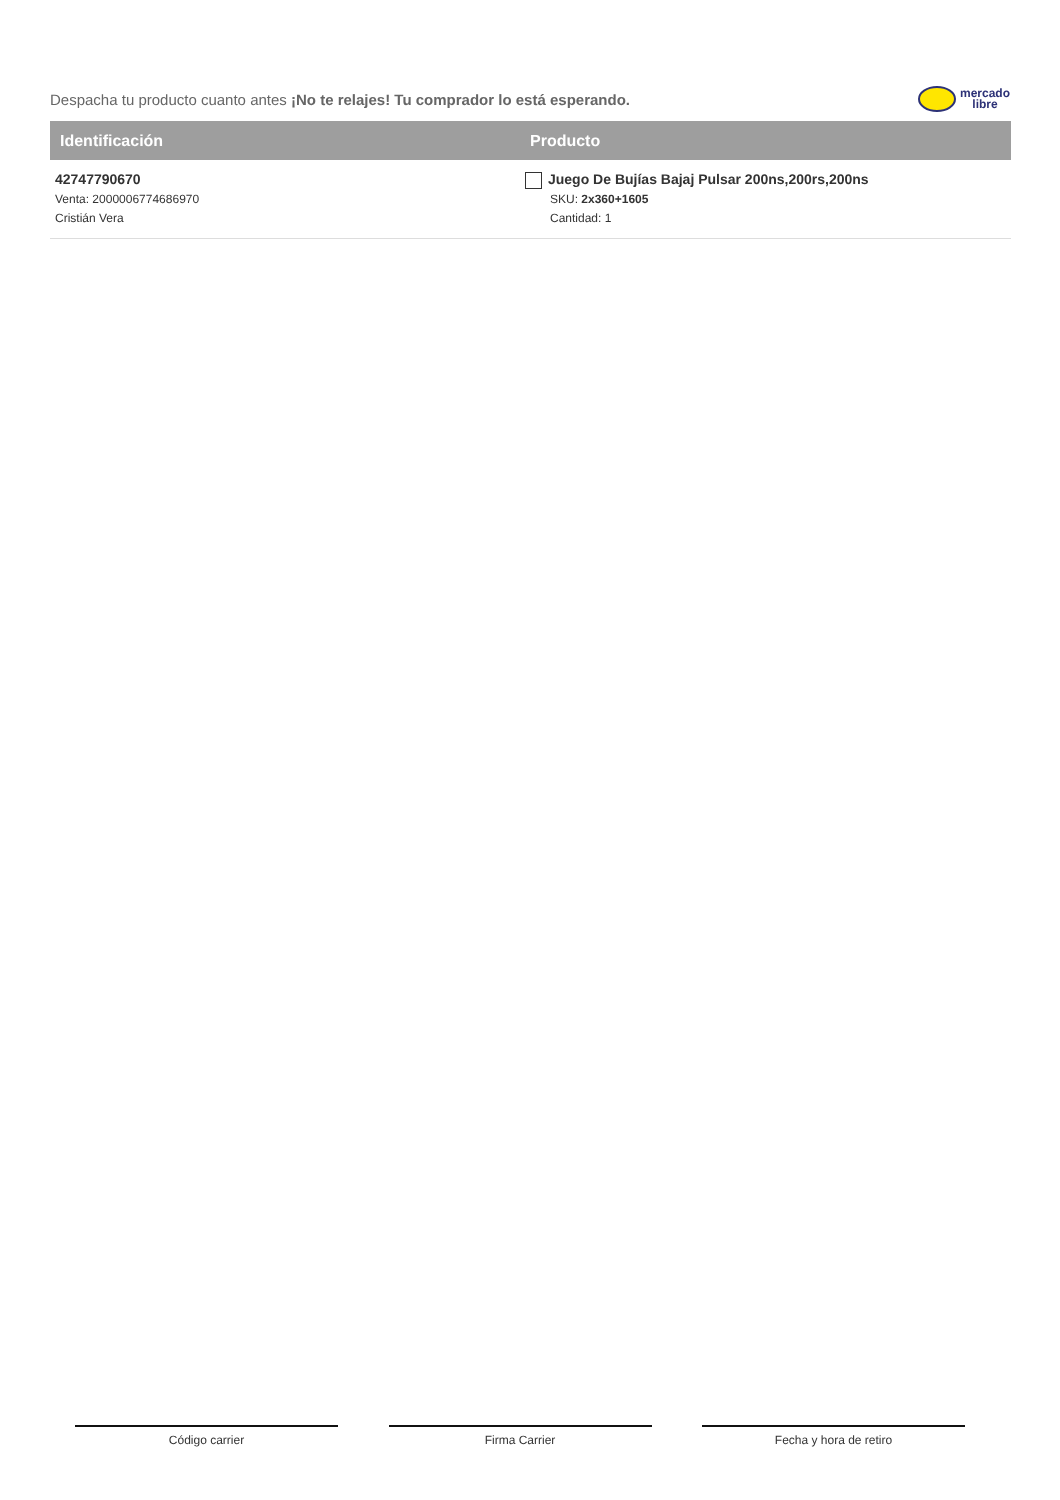Despacha tu producto cuanto antes ¡No te relajes! Tu comprador lo está esperando.
mercado
libre
| Identificación | Producto |
| --- | --- |
| 42747790670 Venta: 2000006774686970 Cristián Vera | Juego De Bujías Bajaj Pulsar 200ns,200rs,200ns SKU: 2x360+1605 Cantidad: 1 |
Código carrier Firma Carrier Fecha y hora de retiro